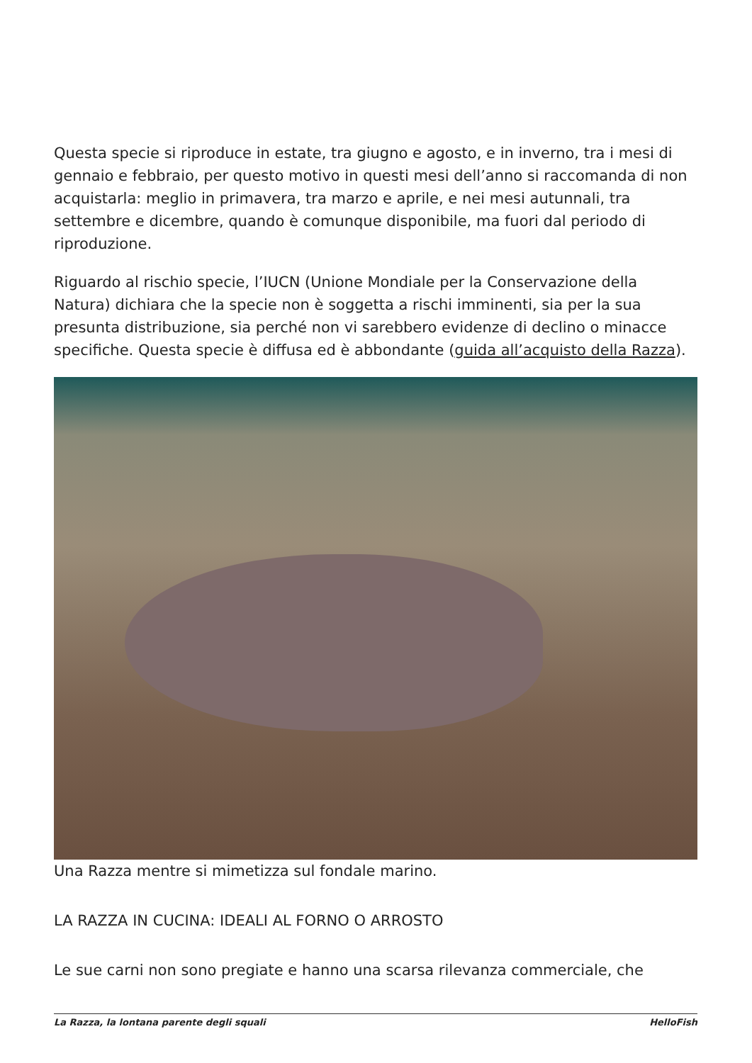Questa specie si riproduce in estate, tra giugno e agosto, e in inverno, tra i mesi di gennaio e febbraio, per questo motivo in questi mesi dell’anno si raccomanda di non acquistarla: meglio in primavera, tra marzo e aprile, e nei mesi autunnali, tra settembre e dicembre, quando è comunque disponibile, ma fuori dal periodo di riproduzione.
Riguardo al rischio specie, l’IUCN (Unione Mondiale per la Conservazione della Natura) dichiara che la specie non è soggetta a rischi imminenti, sia per la sua presunta distribuzione, sia perché non vi sarebbero evidenze di declino o minacce specifiche. Questa specie è diffusa ed è abbondante (guida all’acquisto della Razza).
Una Razza mentre si mimetizza sul fondale marino.
LA RAZZA IN CUCINA: IDEALI AL FORNO O ARROSTO
Le sue carni non sono pregiate e hanno una scarsa rilevanza commerciale, che
La Razza, la lontana parente degli squali HelloFish